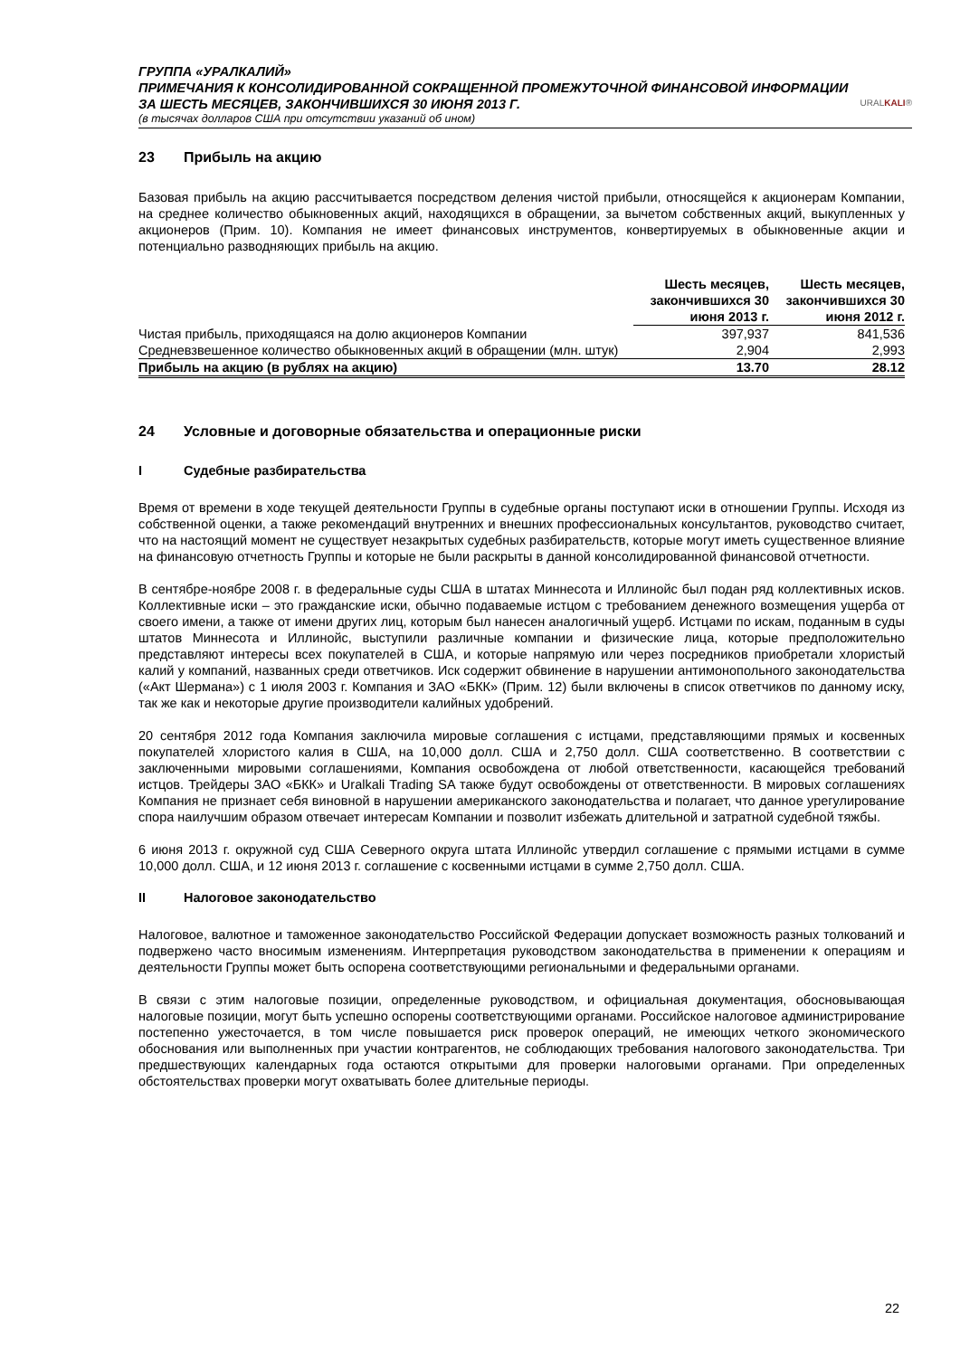URALKALI®
ГРУППА «УРАЛКАЛИЙ»
ПРИМЕЧАНИЯ К КОНСОЛИДИРОВАННОЙ СОКРАЩЕННОЙ ПРОМЕЖУТОЧНОЙ ФИНАНСОВОЙ ИНФОРМАЦИИ
ЗА ШЕСТЬ МЕСЯЦЕВ, ЗАКОНЧИВШИХСЯ 30 ИЮНЯ 2013 Г.
(в тысячах долларов США при отсутствии указаний об ином)
23 Прибыль на акцию
Базовая прибыль на акцию рассчитывается посредством деления чистой прибыли, относящейся к акционерам Компании, на среднее количество обыкновенных акций, находящихся в обращении, за вычетом собственных акций, выкупленных у акционеров (Прим. 10). Компания не имеет финансовых инструментов, конвертируемых в обыкновенные акции и потенциально разводняющих прибыль на акцию.
| | Шесть месяцев, закончившихся 30 июня 2013 г. | Шесть месяцев, закончившихся 30 июня 2012 г. |
| --- | --- | --- |
| Чистая прибыль, приходящаяся на долю акционеров Компании | 397,937 | 841,536 |
| Средневзвешенное количество обыкновенных акций в обращении (млн. штук) | 2,904 | 2,993 |
| Прибыль на акцию (в рублях на акцию) | 13.70 | 28.12 |
24 Условные и договорные обязательства и операционные риски
I Судебные разбирательства
Время от времени в ходе текущей деятельности Группы в судебные органы поступают иски в отношении Группы. Исходя из собственной оценки, а также рекомендаций внутренних и внешних профессиональных консультантов, руководство считает, что на настоящий момент не существует незакрытых судебных разбирательств, которые могут иметь существенное влияние на финансовую отчетность Группы и которые не были раскрыты в данной консолидированной финансовой отчетности.
В сентябре-ноябре 2008 г. в федеральные суды США в штатах Миннесота и Иллинойс был подан ряд коллективных исков. Коллективные иски – это гражданские иски, обычно подаваемые истцом с требованием денежного возмещения ущерба от своего имени, а также от имени других лиц, которым был нанесен аналогичный ущерб. Истцами по искам, поданным в суды штатов Миннесота и Иллинойс, выступили различные компании и физические лица, которые предположительно представляют интересы всех покупателей в США, и которые напрямую или через посредников приобретали хлористый калий у компаний, названных среди ответчиков. Иск содержит обвинение в нарушении антимонопольного законодательства («Акт Шермана») с 1 июля 2003 г. Компания и ЗАО «БКК» (Прим. 12) были включены в список ответчиков по данному иску, так же как и некоторые другие производители калийных удобрений.
20 сентября 2012 года Компания заключила мировые соглашения с истцами, представляющими прямых и косвенных покупателей хлористого калия в США, на 10,000 долл. США и 2,750 долл. США соответственно. В соответствии с заключенными мировыми соглашениями, Компания освобождена от любой ответственности, касающейся требований истцов. Трейдеры ЗАО «БКК» и Uralkali Trading SA также будут освобождены от ответственности. В мировых соглашениях Компания не признает себя виновной в нарушении американского законодательства и полагает, что данное урегулирование спора наилучшим образом отвечает интересам Компании и позволит избежать длительной и затратной судебной тяжбы.
6 июня 2013 г. окружной суд США Северного округа штата Иллинойс утвердил соглашение с прямыми истцами в сумме 10,000 долл. США, и 12 июня 2013 г. соглашение с косвенными истцами в сумме 2,750 долл. США.
II Налоговое законодательство
Налоговое, валютное и таможенное законодательство Российской Федерации допускает возможность разных толкований и подвержено часто вносимым изменениям. Интерпретация руководством законодательства в применении к операциям и деятельности Группы может быть оспорена соответствующими региональными и федеральными органами.
В связи с этим налоговые позиции, определенные руководством, и официальная документация, обосновывающая налоговые позиции, могут быть успешно оспорены соответствующими органами. Российское налоговое администрирование постепенно ужесточается, в том числе повышается риск проверок операций, не имеющих четкого экономического обоснования или выполненных при участии контрагентов, не соблюдающих требования налогового законодательства. Три предшествующих календарных года остаются открытыми для проверки налоговыми органами. При определенных обстоятельствах проверки могут охватывать более длительные периоды.
22